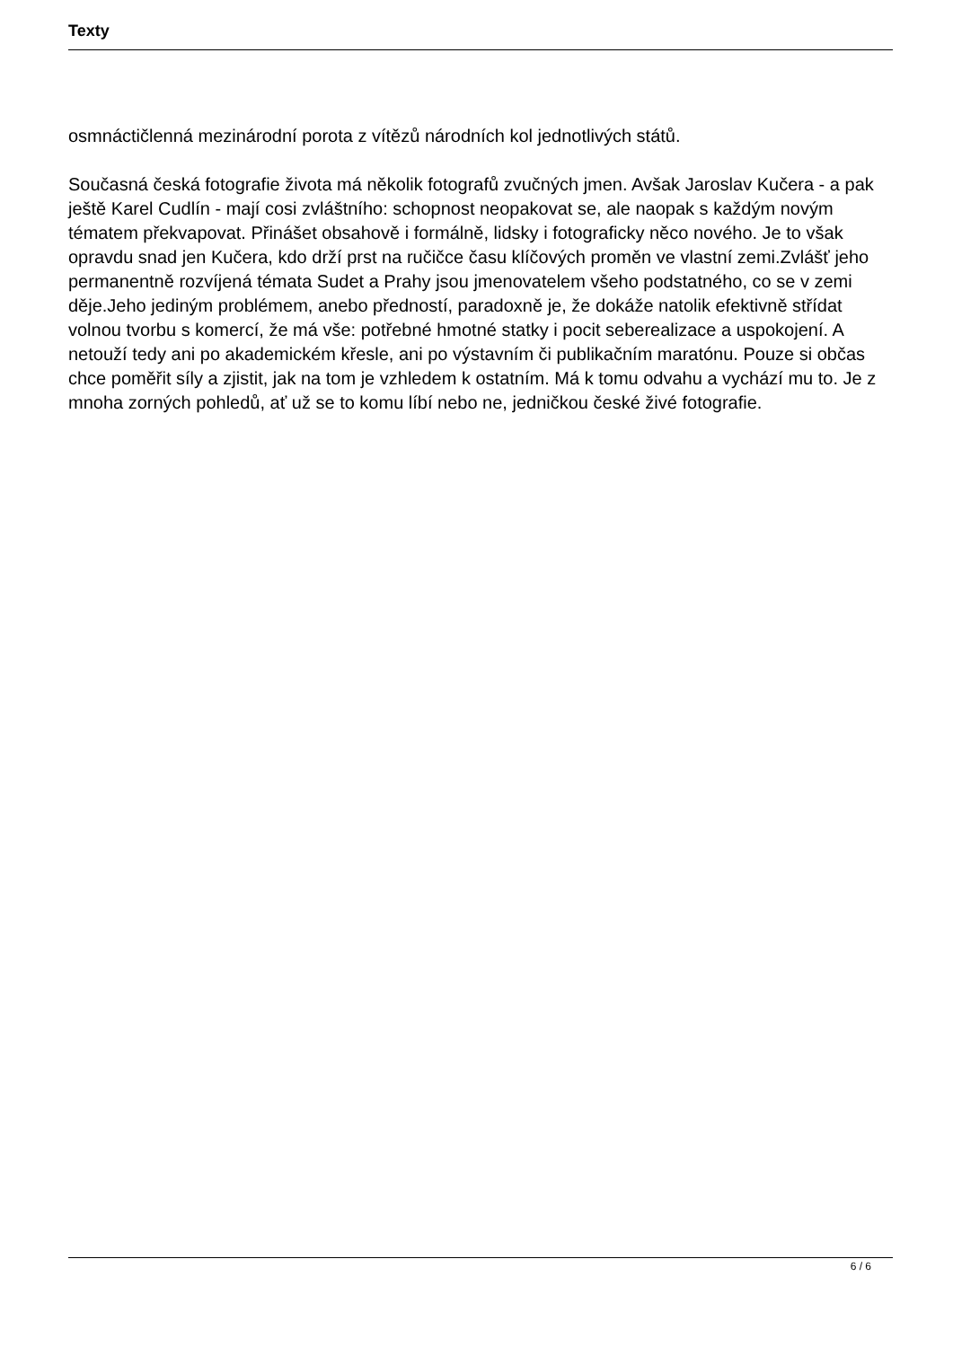Texty
osmnáctičlenná mezinárodní porota z vítězů národních kol jednotlivých států.
Současná česká fotografie života má několik fotografů zvučných jmen. Avšak Jaroslav Kučera - a pak ještě Karel Cudlín - mají cosi zvláštního: schopnost neopakovat se, ale naopak s každým novým tématem překvapovat. Přinášet obsahově i formálně, lidsky i fotograficky něco nového. Je to však opravdu snad jen Kučera, kdo drží prst na ručičce času klíčových proměn ve vlastní zemi.Zvlášť jeho permanentně rozvíjená témata Sudet a Prahy jsou jmenovatelem všeho podstatného, co se v zemi děje.Jeho jediným problémem, anebo předností, paradoxně je, že dokáže natolik efektivně střídat volnou tvorbu s komercí, že má vše: potřebné hmotné statky i pocit seberealizace a uspokojení. A netouží tedy ani po akademickém křesle, ani po výstavním či publikačním maratónu. Pouze si občas chce poměřit síly a zjistit, jak na tom je vzhledem k ostatním. Má k tomu odvahu a vychází mu to. Je z mnoha zorných pohledů, ať už se to komu líbí nebo ne, jedničkou české živé fotografie.
6 / 6